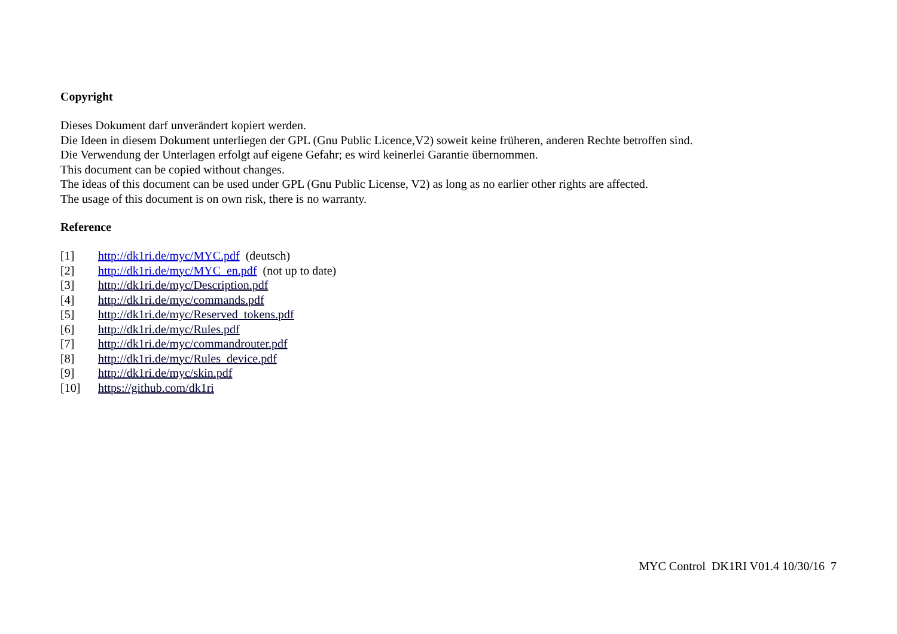Copyright
Dieses Dokument darf unverändert kopiert werden.
Die Ideen in diesem Dokument unterliegen der GPL (Gnu Public Licence,V2) soweit keine früheren, anderen Rechte betroffen sind.
Die Verwendung der Unterlagen erfolgt auf eigene Gefahr; es wird keinerlei Garantie übernommen.
This document can be copied without changes.
The ideas of this document can be used under GPL (Gnu Public License, V2) as long as no earlier other rights are affected.
The usage of this document is on own risk, there is no warranty.
Reference
| [1] | http://dk1ri.de/myc/MYC.pdf (deutsch) |
| [2] | http://dk1ri.de/myc/MYC_en.pdf (not up to date) |
| [3] | http://dk1ri.de/myc/Description.pdf |
| [4] | http://dk1ri.de/myc/commands.pdf |
| [5] | http://dk1ri.de/myc/Reserved_tokens.pdf |
| [6] | http://dk1ri.de/myc/Rules.pdf |
| [7] | http://dk1ri.de/myc/commandrouter.pdf |
| [8] | http://dk1ri.de/myc/Rules_device.pdf |
| [9] | http://dk1ri.de/myc/skin.pdf |
| [10] | https://github.com/dk1ri |
MYC Control DK1RI V01.4 10/30/16 7